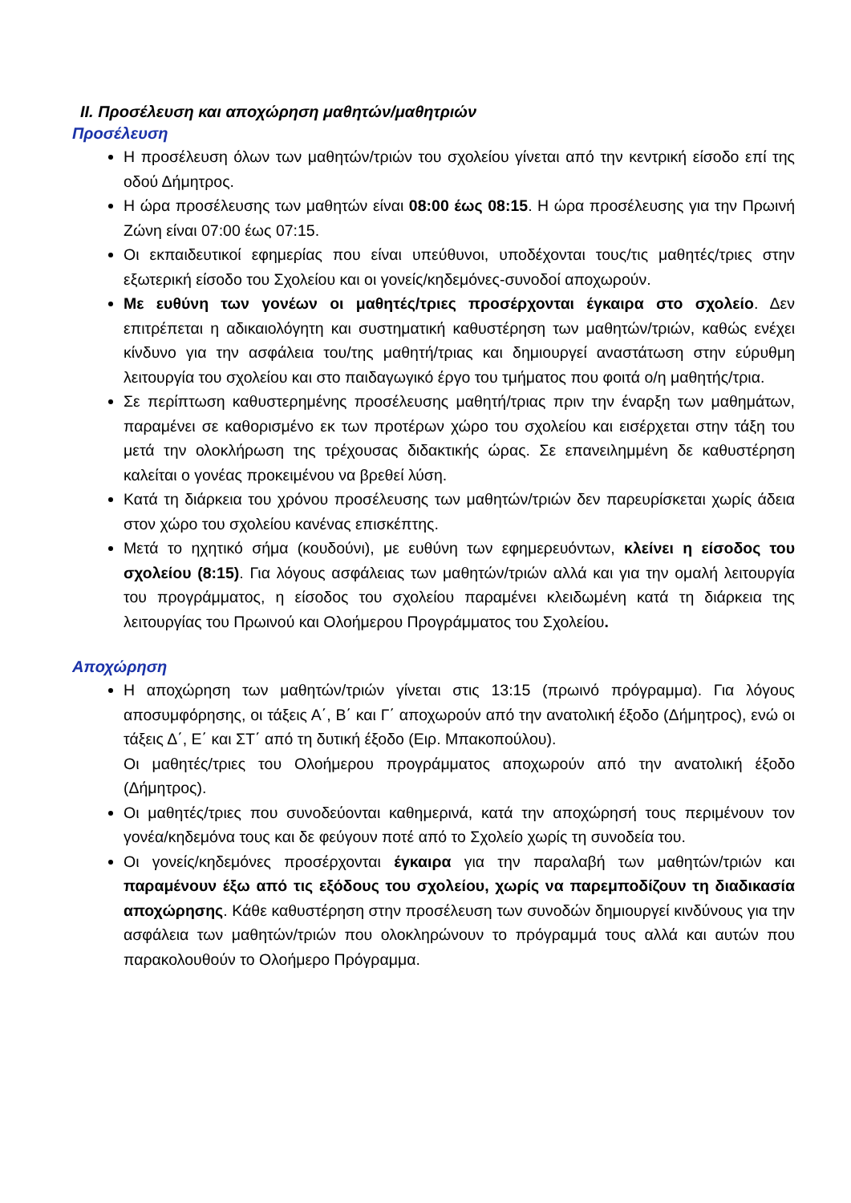II. Προσέλευση και αποχώρηση μαθητών/μαθητριών
Προσέλευση
Η προσέλευση όλων των μαθητών/τριών του σχολείου γίνεται από την κεντρική είσοδο επί της οδού Δήμητρος.
Η ώρα προσέλευσης των μαθητών είναι 08:00 έως 08:15. Η ώρα προσέλευσης για την Πρωινή Ζώνη είναι 07:00 έως 07:15.
Οι εκπαιδευτικοί εφημερίας που είναι υπεύθυνοι, υποδέχονται τους/τις μαθητές/τριες στην εξωτερική είσοδο του Σχολείου και οι γονείς/κηδεμόνες-συνοδοί αποχωρούν.
Με ευθύνη των γονέων οι μαθητές/τριες προσέρχονται έγκαιρα στο σχολείο. Δεν επιτρέπεται η αδικαιολόγητη και συστηματική καθυστέρηση των μαθητών/τριών, καθώς ενέχει κίνδυνο για την ασφάλεια του/της μαθητή/τριας και δημιουργεί αναστάτωση στην εύρυθμη λειτουργία του σχολείου και στο παιδαγωγικό έργο του τμήματος που φοιτά ο/η μαθητής/τρια.
Σε περίπτωση καθυστερημένης προσέλευσης μαθητή/τριας πριν την έναρξη των μαθημάτων, παραμένει σε καθορισμένο εκ των προτέρων χώρο του σχολείου και εισέρχεται στην τάξη του μετά την ολοκλήρωση της τρέχουσας διδακτικής ώρας. Σε επανειλημμένη δε καθυστέρηση καλείται ο γονέας προκειμένου να βρεθεί λύση.
Κατά τη διάρκεια του χρόνου προσέλευσης των μαθητών/τριών δεν παρευρίσκεται χωρίς άδεια στον χώρο του σχολείου κανένας επισκέπτης.
Μετά το ηχητικό σήμα (κουδούνι), με ευθύνη των εφημερευόντων, κλείνει η είσοδος του σχολείου (8:15). Για λόγους ασφάλειας των μαθητών/τριών αλλά και για την ομαλή λειτουργία του προγράμματος, η είσοδος του σχολείου παραμένει κλειδωμένη κατά τη διάρκεια της λειτουργίας του Πρωινού και Ολοήμερου Προγράμματος του Σχολείου.
Αποχώρηση
Η αποχώρηση των μαθητών/τριών γίνεται στις 13:15 (πρωινό πρόγραμμα). Για λόγους αποσυμφόρησης, οι τάξεις Α΄, Β΄ και Γ΄ αποχωρούν από την ανατολική έξοδο (Δήμητρος), ενώ οι τάξεις Δ΄, Ε΄ και ΣΤ΄ από τη δυτική έξοδο (Ειρ. Μπακοπούλου).
Οι μαθητές/τριες του Ολοήμερου προγράμματος αποχωρούν από την ανατολική έξοδο (Δήμητρος).
Οι μαθητές/τριες που συνοδεύονται καθημερινά, κατά την αποχώρησή τους περιμένουν τον γονέα/κηδεμόνα τους και δε φεύγουν ποτέ από το Σχολείο χωρίς τη συνοδεία του.
Οι γονείς/κηδεμόνες προσέρχονται έγκαιρα για την παραλαβή των μαθητών/τριών και παραμένουν έξω από τις εξόδους του σχολείου, χωρίς να παρεμποδίζουν τη διαδικασία αποχώρησης. Κάθε καθυστέρηση στην προσέλευση των συνοδών δημιουργεί κινδύνους για την ασφάλεια των μαθητών/τριών που ολοκληρώνουν το πρόγραμμά τους αλλά και αυτών που παρακολουθούν το Ολοήμερο Πρόγραμμα.